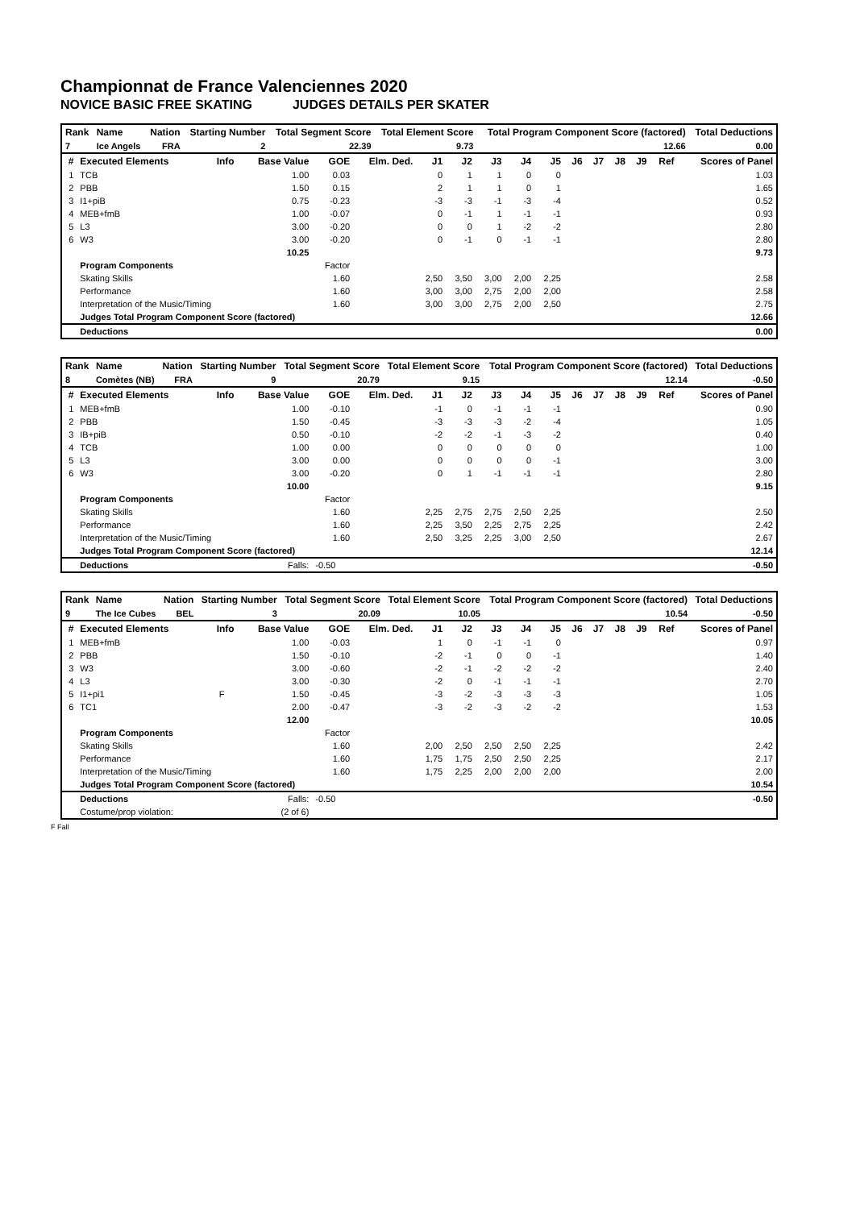Championnat de France Valenciennes 2020
NOVICE BASIC FREE SKATING JUDGES DETAILS PER SKATER
| Rank | Name | Nation | Starting Number | Total Segment Score | Total Element Score | Total Program Component Score (factored) | Total Deductions |
| --- | --- | --- | --- | --- | --- | --- | --- |
| 7 | Ice Angels | FRA | 2 | 22.39 | 9.73 | 12.66 | 0.00 |
| # | Executed Elements | Info | Base Value | GOE | Elm. Ded. | J1 | J2 | J3 | J4 | J5 | J6 | J7 | J8 | J9 | Ref | Scores of Panel |
| --- | --- | --- | --- | --- | --- | --- | --- | --- | --- | --- | --- | --- | --- | --- | --- | --- |
| 1 | TCB | | 1.00 | 0.03 | | 0 | 1 | 1 | 0 | 0 | | | | | | 1.03 |
| 2 | PBB | | 1.50 | 0.15 | | 2 | 1 | 1 | 0 | 1 | | | | | | 1.65 |
| 3 | I1+piB | | 0.75 | -0.23 | | -3 | -3 | -1 | -3 | -4 | | | | | | 0.52 |
| 4 | MEB+fmB | | 1.00 | -0.07 | | 0 | -1 | 1 | -1 | -1 | | | | | | 0.93 |
| 5 | L3 | | 3.00 | -0.20 | | 0 | 0 | 1 | -2 | -2 | | | | | | 2.80 |
| 6 | W3 | | 3.00 | -0.20 | | 0 | -1 | 0 | -1 | -1 | | | | | | 2.80 |
| | | | 10.25 | | | | | | | | | | | | | 9.73 |
| | Program Components | | | Factor | | | | | | | | | | | | |
| | Skating Skills | | | 1.60 | | 2,50 | 3,50 | 3,00 | 2,00 | 2,25 | | | | | | 2.58 |
| | Performance | | | 1.60 | | 3,00 | 3,00 | 2,75 | 2,00 | 2,00 | | | | | | 2.58 |
| | Interpretation of the Music/Timing | | | 1.60 | | 3,00 | 3,00 | 2,75 | 2,00 | 2,50 | | | | | | 2.75 |
| | Judges Total Program Component Score (factored) | | | | | | | | | | | | | | | 12.66 |
| | Deductions | | | | | | | | | | | | | | | 0.00 |
| Rank | Name | Nation | Starting Number | Total Segment Score | Total Element Score | Total Program Component Score (factored) | Total Deductions |
| --- | --- | --- | --- | --- | --- | --- | --- |
| 8 | Comètes (NB) | FRA | 9 | 20.79 | 9.15 | 12.14 | -0.50 |
| # | Executed Elements | Info | Base Value | GOE | Elm. Ded. | J1 | J2 | J3 | J4 | J5 | J6 | J7 | J8 | J9 | Ref | Scores of Panel |
| --- | --- | --- | --- | --- | --- | --- | --- | --- | --- | --- | --- | --- | --- | --- | --- | --- |
| 1 | MEB+fmB | | 1.00 | -0.10 | | -1 | 0 | -1 | -1 | -1 | | | | | | 0.90 |
| 2 | PBB | | 1.50 | -0.45 | | -3 | -3 | -3 | -2 | -4 | | | | | | 1.05 |
| 3 | IB+piB | | 0.50 | -0.10 | | -2 | -2 | -1 | -3 | -2 | | | | | | 0.40 |
| 4 | TCB | | 1.00 | 0.00 | | 0 | 0 | 0 | 0 | 0 | | | | | | 1.00 |
| 5 | L3 | | 3.00 | 0.00 | | 0 | 0 | 0 | 0 | -1 | | | | | | 3.00 |
| 6 | W3 | | 3.00 | -0.20 | | 0 | 1 | -1 | -1 | -1 | | | | | | 2.80 |
| | | | 10.00 | | | | | | | | | | | | | 9.15 |
| | Program Components | | | Factor | | | | | | | | | | | | |
| | Skating Skills | | | 1.60 | | 2,25 | 2,75 | 2,75 | 2,50 | 2,25 | | | | | | 2.50 |
| | Performance | | | 1.60 | | 2,25 | 3,50 | 2,25 | 2,75 | 2,25 | | | | | | 2.42 |
| | Interpretation of the Music/Timing | | | 1.60 | | 2,50 | 3,25 | 2,25 | 3,00 | 2,50 | | | | | | 2.67 |
| | Judges Total Program Component Score (factored) | | | | | | | | | | | | | | | 12.14 |
| | Deductions | | Falls: | -0.50 | | | | | | | | | | | | -0.50 |
| Rank | Name | Nation | Starting Number | Total Segment Score | Total Element Score | Total Program Component Score (factored) | Total Deductions |
| --- | --- | --- | --- | --- | --- | --- | --- |
| 9 | The Ice Cubes | BEL | 3 | 20.09 | 10.05 | 10.54 | -0.50 |
| # | Executed Elements | Info | Base Value | GOE | Elm. Ded. | J1 | J2 | J3 | J4 | J5 | J6 | J7 | J8 | J9 | Ref | Scores of Panel |
| --- | --- | --- | --- | --- | --- | --- | --- | --- | --- | --- | --- | --- | --- | --- | --- | --- |
| 1 | MEB+fmB | | 1.00 | -0.03 | | 1 | 0 | -1 | -1 | 0 | | | | | | 0.97 |
| 2 | PBB | | 1.50 | -0.10 | | -2 | -1 | 0 | 0 | -1 | | | | | | 1.40 |
| 3 | W3 | | 3.00 | -0.60 | | -2 | -1 | -2 | -2 | -2 | | | | | | 2.40 |
| 4 | L3 | | 3.00 | -0.30 | | -2 | 0 | -1 | -1 | -1 | | | | | | 2.70 |
| 5 | I1+pi1 | F | 1.50 | -0.45 | | -3 | -2 | -3 | -3 | -3 | | | | | | 1.05 |
| 6 | TC1 | | 2.00 | -0.47 | | -3 | -2 | -3 | -2 | -2 | | | | | | 1.53 |
| | | | 12.00 | | | | | | | | | | | | | 10.05 |
| | Program Components | | | Factor | | | | | | | | | | | | |
| | Skating Skills | | | 1.60 | | 2,00 | 2,50 | 2,50 | 2,50 | 2,25 | | | | | | 2.42 |
| | Performance | | | 1.60 | | 1,75 | 1,75 | 2,50 | 2,50 | 2,25 | | | | | | 2.17 |
| | Interpretation of the Music/Timing | | | 1.60 | | 1,75 | 2,25 | 2,00 | 2,00 | 2,00 | | | | | | 2.00 |
| | Judges Total Program Component Score (factored) | | | | | | | | | | | | | | | 10.54 |
| | Deductions | | Falls: | -0.50 | | | | | | | | | | | | -0.50 |
| | Costume/prop violation: | | (2 of 6) | | | | | | | | | | | | | |
F Fall